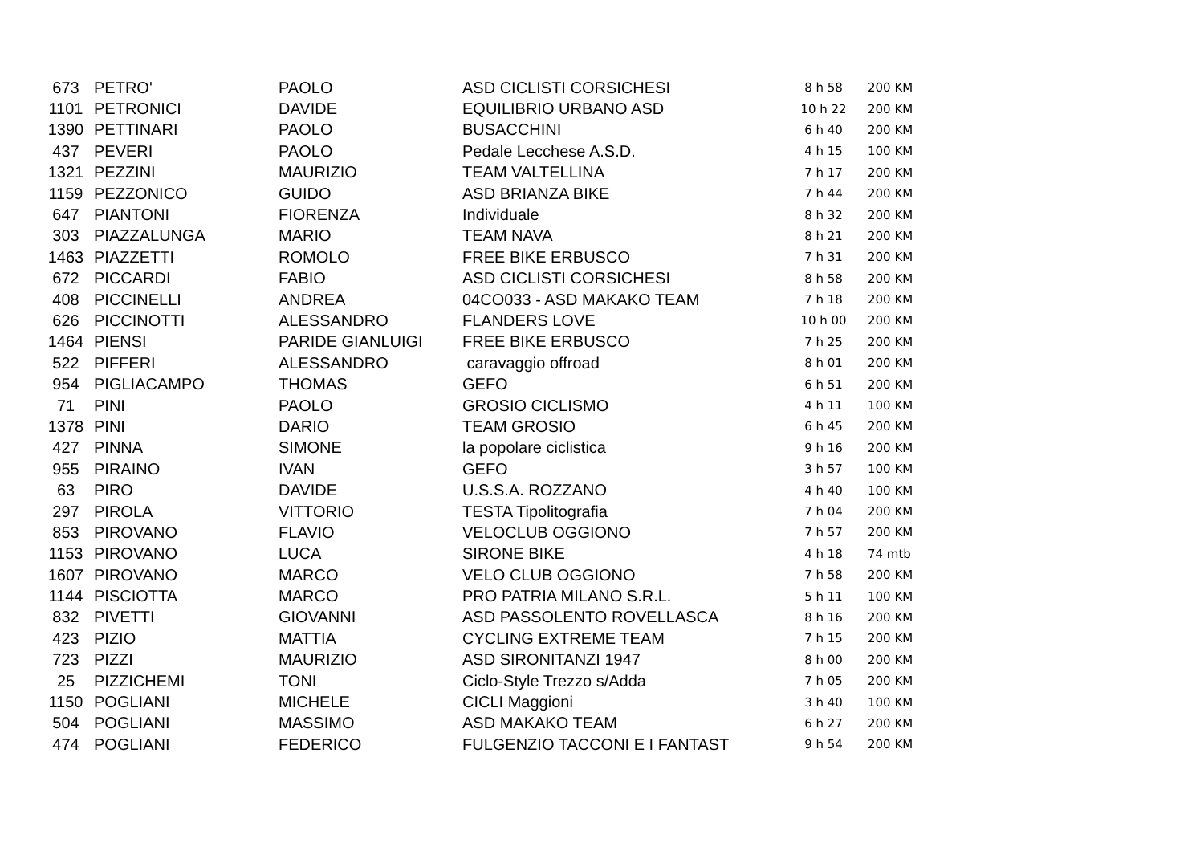| 673 | PETRO' | PAOLO | ASD CICLISTI CORSICHESI | 8 h 58 | 200 KM |
| 1101 | PETRONICI | DAVIDE | EQUILIBRIO URBANO ASD | 10 h 22 | 200 KM |
| 1390 | PETTINARI | PAOLO | BUSACCHINI | 6 h 40 | 200 KM |
| 437 | PEVERI | PAOLO | Pedale Lecchese A.S.D. | 4 h 15 | 100 KM |
| 1321 | PEZZINI | MAURIZIO | TEAM VALTELLINA | 7 h 17 | 200 KM |
| 1159 | PEZZONICO | GUIDO | ASD BRIANZA BIKE | 7 h 44 | 200 KM |
| 647 | PIANTONI | FIORENZA | Individuale | 8 h 32 | 200 KM |
| 303 | PIAZZALUNGA | MARIO | TEAM NAVA | 8 h 21 | 200 KM |
| 1463 | PIAZZETTI | ROMOLO | FREE BIKE ERBUSCO | 7 h 31 | 200 KM |
| 672 | PICCARDI | FABIO | ASD CICLISTI CORSICHESI | 8 h 58 | 200 KM |
| 408 | PICCINELLI | ANDREA | 04CO033 - ASD MAKAKO TEAM | 7 h 18 | 200 KM |
| 626 | PICCINOTTI | ALESSANDRO | FLANDERS LOVE | 10 h 00 | 200 KM |
| 1464 | PIENSI | PARIDE GIANLUIGI | FREE BIKE ERBUSCO | 7 h 25 | 200 KM |
| 522 | PIFFERI | ALESSANDRO | caravaggio offroad | 8 h 01 | 200 KM |
| 954 | PIGLIACAMPO | THOMAS | GEFO | 6 h 51 | 200 KM |
| 71 | PINI | PAOLO | GROSIO CICLISMO | 4 h 11 | 100 KM |
| 1378 | PINI | DARIO | TEAM GROSIO | 6 h 45 | 200 KM |
| 427 | PINNA | SIMONE | la popolare ciclistica | 9 h 16 | 200 KM |
| 955 | PIRAINO | IVAN | GEFO | 3 h 57 | 100 KM |
| 63 | PIRO | DAVIDE | U.S.S.A. ROZZANO | 4 h 40 | 100 KM |
| 297 | PIROLA | VITTORIO | TESTA Tipolitografia | 7 h 04 | 200 KM |
| 853 | PIROVANO | FLAVIO | VELOCLUB OGGIONO | 7 h 57 | 200 KM |
| 1153 | PIROVANO | LUCA | SIRONE BIKE | 4 h 18 | 74 mtb |
| 1607 | PIROVANO | MARCO | VELO CLUB OGGIONO | 7 h 58 | 200 KM |
| 1144 | PISCIOTTA | MARCO | PRO PATRIA MILANO S.R.L. | 5 h 11 | 100 KM |
| 832 | PIVETTI | GIOVANNI | ASD PASSOLENTO ROVELLASCA | 8 h 16 | 200 KM |
| 423 | PIZIO | MATTIA | CYCLING EXTREME TEAM | 7 h 15 | 200 KM |
| 723 | PIZZI | MAURIZIO | ASD SIRONITANZI 1947 | 8 h 00 | 200 KM |
| 25 | PIZZICHEMI | TONI | Ciclo-Style Trezzo s/Adda | 7 h 05 | 200 KM |
| 1150 | POGLIANI | MICHELE | CICLI Maggioni | 3 h 40 | 100 KM |
| 504 | POGLIANI | MASSIMO | ASD MAKAKO TEAM | 6 h 27 | 200 KM |
| 474 | POGLIANI | FEDERICO | FULGENZIO TACCONI E I FANTAST | 9 h 54 | 200 KM |